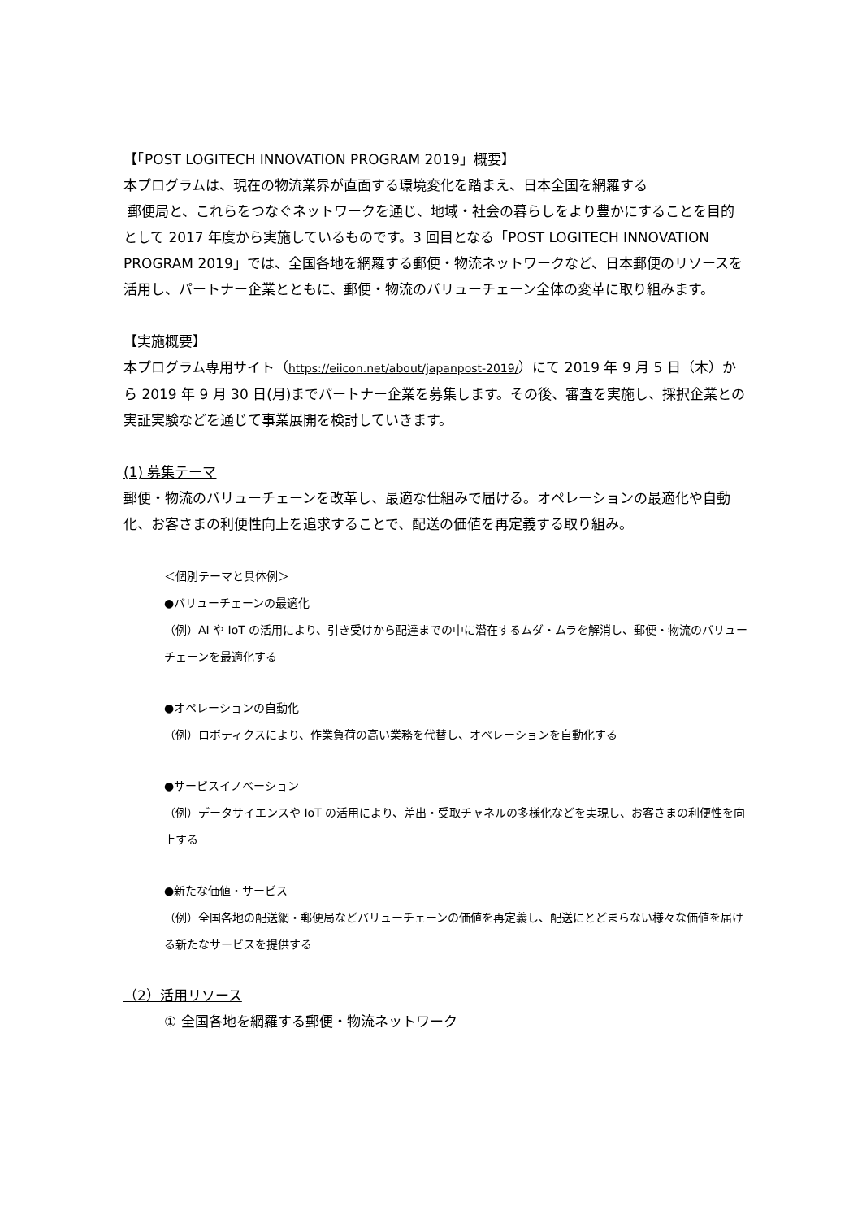【「POST LOGITECH INNOVATION PROGRAM 2019」概要】
本プログラムは、現在の物流業界が直面する環境変化を踏まえ、日本全国を網羅する
郵便局と、これらをつなぐネットワークを通じ、地域・社会の暮らしをより豊かにすることを目的として 2017 年度から実施しているものです。3 回目となる「POST LOGITECH INNOVATION PROGRAM 2019」では、全国各地を網羅する郵便・物流ネットワークなど、日本郵便のリソースを活用し、パートナー企業とともに、郵便・物流のバリューチェーン全体の変革に取り組みます。
【実施概要】
本プログラム専用サイト（https://eiicon.net/about/japanpost-2019/）にて 2019 年 9 月 5 日（木）から 2019 年 9 月 30 日(月)までパートナー企業を募集します。その後、審査を実施し、採択企業との実証実験などを通じて事業展開を検討していきます。
(1) 募集テーマ
郵便・物流のバリューチェーンを改革し、最適な仕組みで届ける。オペレーションの最適化や自動化、お客さまの利便性向上を追求することで、配送の価値を再定義する取り組み。
＜個別テーマと具体例＞
●バリューチェーンの最適化
（例）AI や IoT の活用により、引き受けから配達までの中に潜在するムダ・ムラを解消し、郵便・物流のバリューチェーンを最適化する
●オペレーションの自動化
（例）ロボティクスにより、作業負荷の高い業務を代替し、オペレーションを自動化する
●サービスイノベーション
（例）データサイエンスや IoT の活用により、差出・受取チャネルの多様化などを実現し、お客さまの利便性を向上する
●新たな価値・サービス
（例）全国各地の配送網・郵便局などバリューチェーンの価値を再定義し、配送にとどまらない様々な価値を届ける新たなサービスを提供する
（2）活用リソース
① 全国各地を網羅する郵便・物流ネットワーク